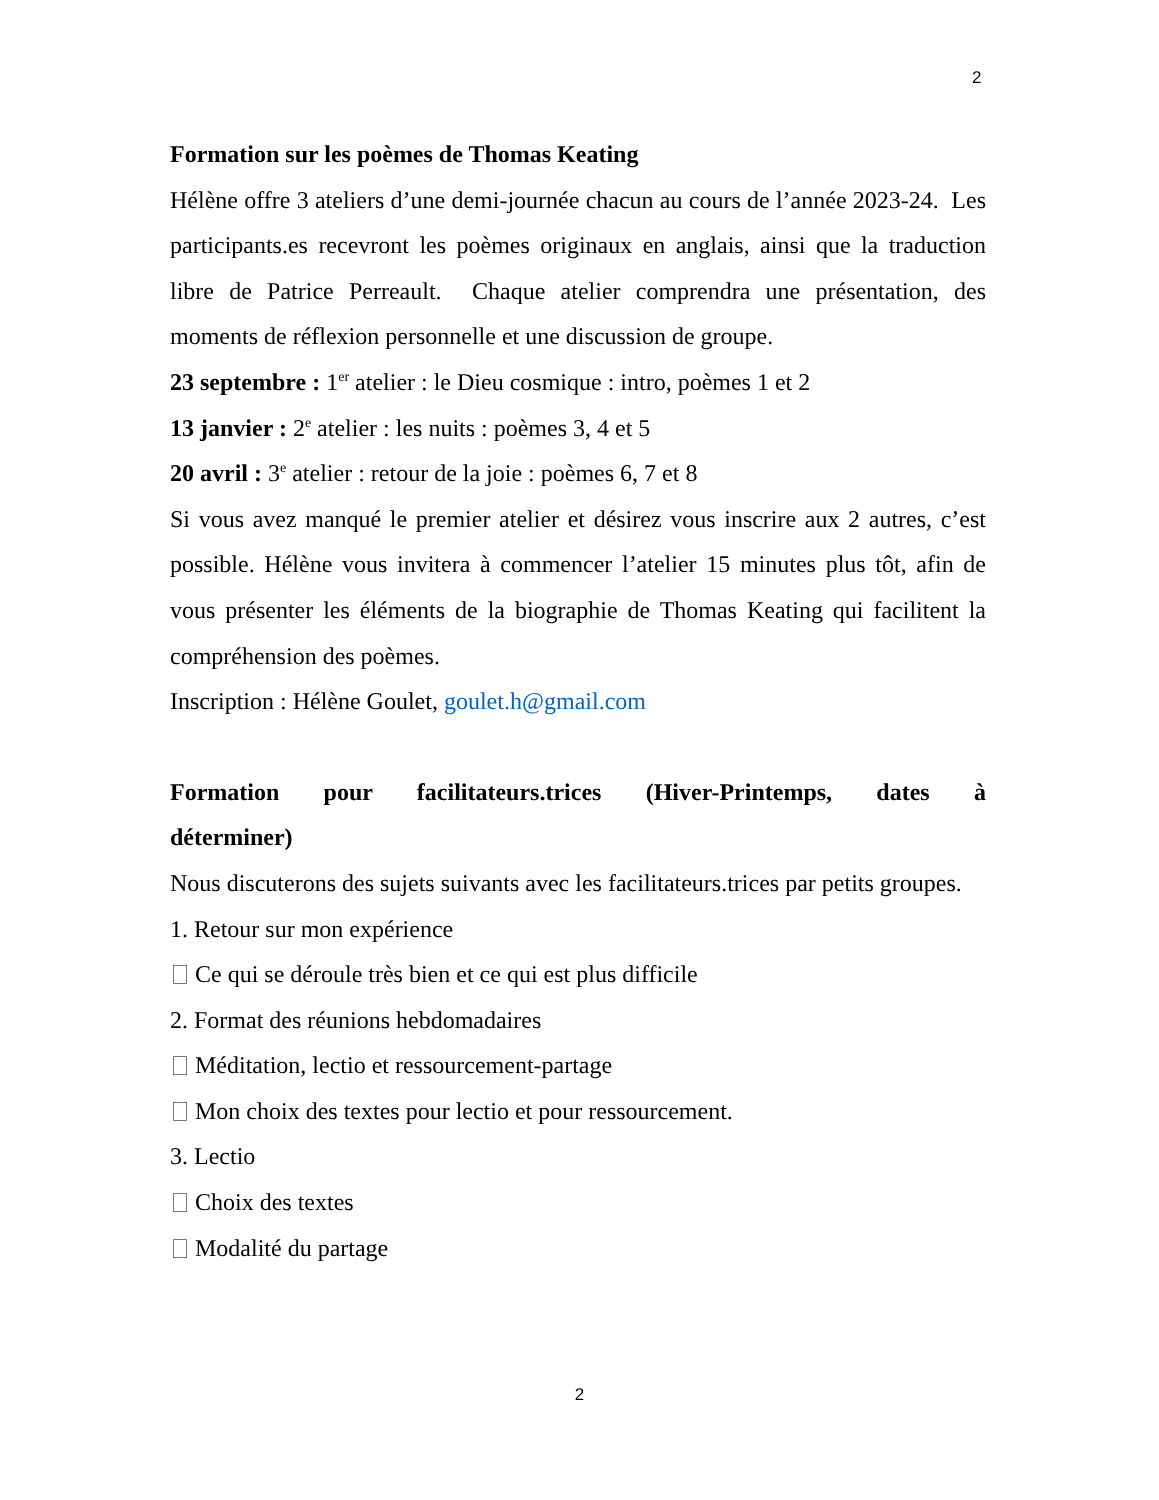2
Formation sur les poèmes de Thomas Keating
Hélène offre 3 ateliers d’une demi-journée chacun au cours de l’année 2023-24. Les participants.es recevront les poèmes originaux en anglais, ainsi que la traduction libre de Patrice Perreault. Chaque atelier comprendra une présentation, des moments de réflexion personnelle et une discussion de groupe.
23 septembre : 1<sup>er</sup> atelier : le Dieu cosmique : intro, poèmes 1 et 2
13 janvier : 2<sup>e</sup> atelier : les nuits : poèmes 3, 4 et 5
20 avril : 3<sup>e</sup> atelier : retour de la joie : poèmes 6, 7 et 8
Si vous avez manqué le premier atelier et désirez vous inscrire aux 2 autres, c’est possible. Hélène vous invitera à commencer l’atelier 15 minutes plus tôt, afin de vous présenter les éléments de la biographie de Thomas Keating qui facilitent la compréhension des poèmes.
Inscription : Hélène Goulet, goulet.h@gmail.com
Formation pour facilitateurs.trices (Hiver-Printemps, dates à
déterminer)
Nous discuterons des sujets suivants avec les facilitateurs.trices par petits groupes.
1. Retour sur mon expérience
Ce qui se déroule très bien et ce qui est plus difficile
2. Format des réunions hebdomadaires
Méditation, lectio et ressourcement-partage
Mon choix des textes pour lectio et pour ressourcement.
3. Lectio
Choix des textes
Modalité du partage
2